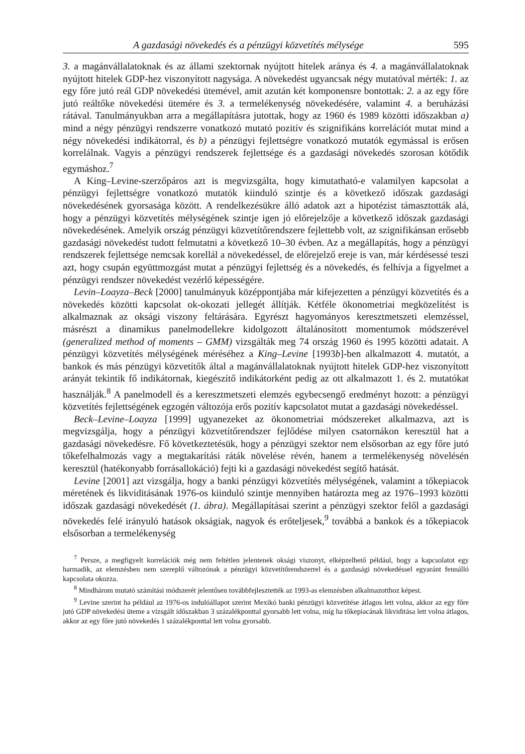A gazdasági növekedés és a pénzügyi közvetítés mélysége 595
3. a magánvállalatoknak és az állami szektornak nyújtott hitelek aránya és 4. a magánvállalatoknak nyújtott hitelek GDP-hez viszonyított nagysága. A növekedést ugyancsak négy mutatóval mérték: 1. az egy főre jutó reál GDP növekedési ütemével, amit azután két komponensre bontottak: 2. a az egy főre jutó reáltőke növekedési ütemére és 3. a termelékenység növekedésére, valamint 4. a beruházási rátával. Tanulmányukban arra a megállapításra jutottak, hogy az 1960 és 1989 közötti időszakban a) mind a négy pénzügyi rendszerre vonatkozó mutató pozitív és szignifikáns korrelációt mutat mind a négy növekedési indikátorral, és b) a pénzügyi fejlettségre vonatkozó mutatók egymással is erősen korrelálnak. Vagyis a pénzügyi rendszerek fejlettsége és a gazdasági növekedés szorosan kötődik egymáshoz.<sup>7</sup>
A King–Levine-szerzőpáros azt is megvizsgálta, hogy kimutatható-e valamilyen kapcsolat a pénzügyi fejlettségre vonatkozó mutatók kiinduló szintje és a következő időszak gazdasági növekedésének gyorsasága között. A rendelkezésükre álló adatok azt a hipotézist támasztották alá, hogy a pénzügyi közvetítés mélységének szintje igen jó előrejelzője a következő időszak gazdasági növekedésének. Amelyik ország pénzügyi közvetítőrendszere fejlettebb volt, az szignifikánsan erősebb gazdasági növekedést tudott felmutatni a következő 10–30 évben. Az a megállapítás, hogy a pénzügyi rendszerek fejlettsége nemcsak korellál a növekedéssel, de előrejelző ereje is van, már kérdésessé teszi azt, hogy csupán együttmozgást mutat a pénzügyi fejlettség és a növekedés, és felhívja a figyelmet a pénzügyi rendszer növekedést vezérlő képességére.
Levin–Loayza–Beck [2000] tanulmányuk középpontjába már kifejezetten a pénzügyi közvetítés és a növekedés közötti kapcsolat ok-okozati jellegét állítják. Kétféle ökonometriai megközelítést is alkalmaznak az oksági viszony feltárására. Egyrészt hagyományos keresztmetszeti elemzéssel, másrészt a dinamikus panelmodellekre kidolgozott általánosított momentumok módszerével (generalized method of moments – GMM) vizsgálták meg 74 ország 1960 és 1995 közötti adatait. A pénzügyi közvetítés mélységének méréséhez a King–Levine [1993b]-ben alkalmazott 4. mutatót, a bankok és más pénzügyi közvetítők által a magánvállalatoknak nyújtott hitelek GDP-hez viszonyított arányát tekintik fő indikátornak, kiegészítő indikátorként pedig az ott alkalmazott 1. és 2. mutatókat használják.<sup>8</sup> A panelmodell és a keresztmetszeti elemzés egybecsengő eredményt hozott: a pénzügyi közvetítés fejlettségének egzogén változója erős pozitív kapcsolatot mutat a gazdasági növekedéssel.
Beck–Levine–Loayza [1999] ugyanezeket az ökonometriai módszereket alkalmazva, azt is megvizsgálja, hogy a pénzügyi közvetítőrendszer fejlődése milyen csatornákon keresztül hat a gazdasági növekedésre. Fő következtetésük, hogy a pénzügyi szektor nem elsősorban az egy főre jutó tőkefelhalmozás vagy a megtakarítási ráták növelése révén, hanem a termelékenység növelésén keresztül (hatékonyabb forrásallokáció) fejti ki a gazdasági növekedést segítő hatását.
Levine [2001] azt vizsgálja, hogy a banki pénzügyi közvetítés mélységének, valamint a tőkepiacok méretének és likviditásának 1976-os kiinduló szintje mennyiben határozta meg az 1976–1993 közötti időszak gazdasági növekedését (1. ábra). Megállapításai szerint a pénzügyi szektor felől a gazdasági növekedés felé irányuló hatások okságiak, nagyok és erőteljesek,<sup>9</sup> továbbá a bankok és a tőkepiacok elsősorban a termelékenység
<sup>7</sup> Persze, a megfigyelt korrelációk még nem feltétlen jelentenek oksági viszonyt, elképzelhető például, hogy a kapcsolatot egy harmadik, az elemzésben nem szereplő változónak a pénzügyi közvetítőrendszerrel és a gazdasági növekedéssel egyaránt fennálló kapcsolata okozza.
<sup>8</sup> Mindhárom mutató számítási módszerét jelentősen továbbfejlesztették az 1993-as elemzésben alkalmazotthoz képest.
<sup>9</sup> Levine szerint ha például az 1976-os indulóállapot szerint Mexikó banki pénzügyi közvetítése átlagos lett volna, akkor az egy főre jutó GDP növekedési üteme a vizsgált időszakban 3 százalékponttal gyorsabb lett volna, míg ha tőkepiacának likviditása lett volna átlagos, akkor az egy főre jutó növekedés 1 százalékponttal lett volna gyorsabb.